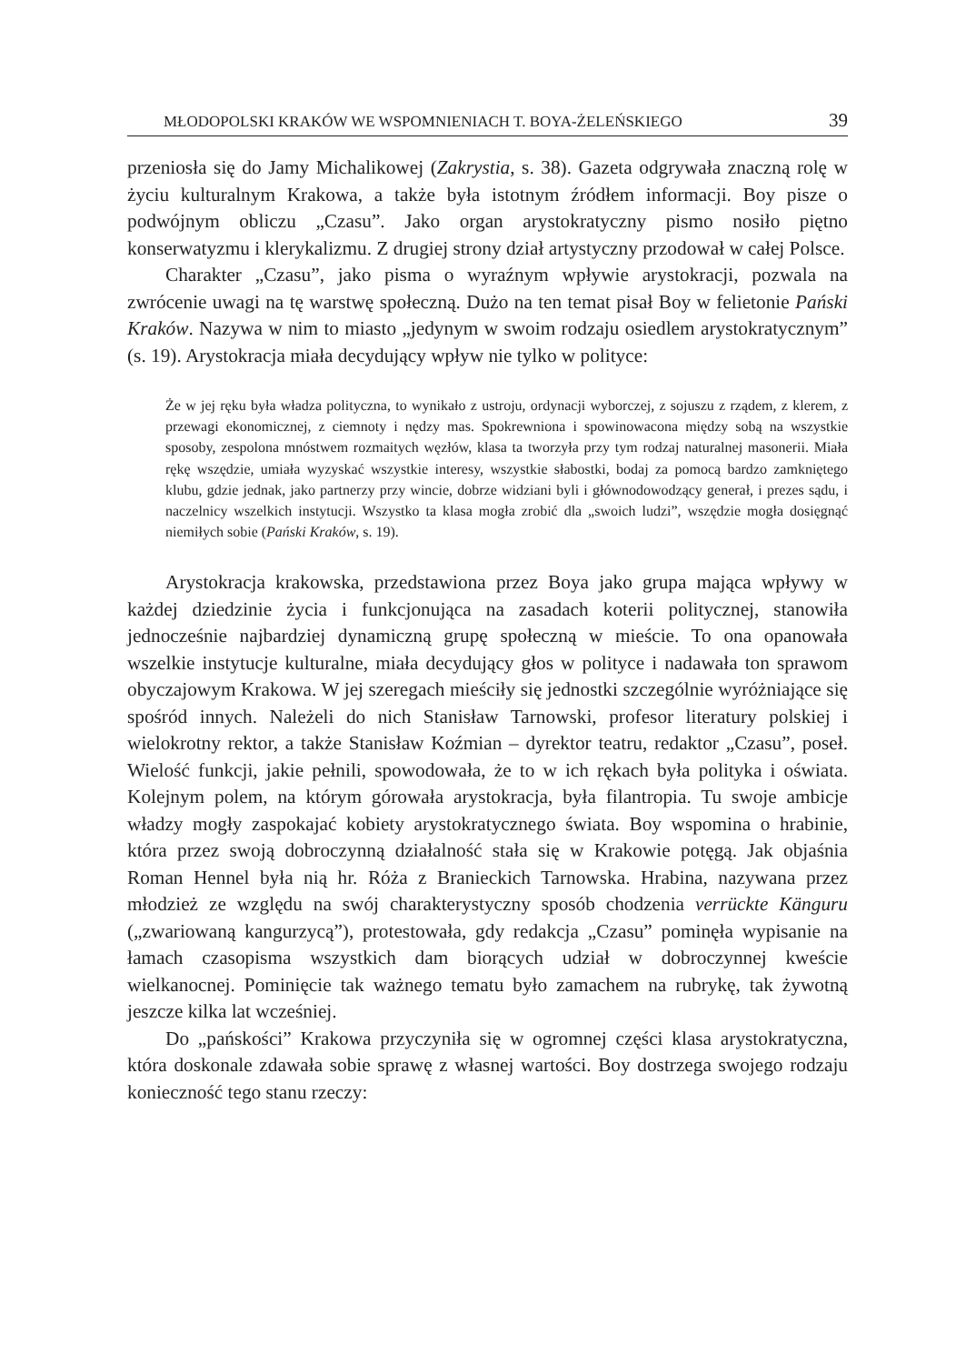MŁODOPOLSKI KRAKÓW WE WSPOMNIENIACH T. BOYA-ŻELEŃSKIEGO 39
przeniosła się do Jamy Michalikowej (Zakrystia, s. 38). Gazeta odgrywała znaczną rolę w życiu kulturalnym Krakowa, a także była istotnym źródłem informacji. Boy pisze o podwójnym obliczu „Czasu”. Jako organ arystokratyczny pismo nosiło piętno konserwatyzmu i klerykalizmu. Z drugiej strony dział artystyczny przodował w całej Polsce.
Charakter „Czasu”, jako pisma o wyraźnym wpływie arystokracji, pozwala na zwrócenie uwagi na tę warstwę społeczną. Dużo na ten temat pisał Boy w felietonie Pański Kraków. Nazywa w nim to miasto „jedynym w swoim rodzaju osiedlem arystokratycznym” (s. 19). Arystokracja miała decydujący wpływ nie tylko w polityce:
Że w jej ręku była władza polityczna, to wynikało z ustroju, ordynacji wyborczej, z sojuszu z rządem, z klerem, z przewagi ekonomicznej, z ciemnoty i nędzy mas. Spokrewniona i spowinowacona między sobą na wszystkie sposoby, zespolona mnóstwem rozmaitych węzłów, klasa ta tworzyła przy tym rodzaj naturalnej masonerii. Miała rękę wszędzie, umiała wyzyskać wszystkie interesy, wszystkie słabostki, bodaj za pomocą bardzo zamkniętego klubu, gdzie jednak, jako partnerzy przy wincie, dobrze widziani byli i głównodowodzący generał, i prezes sądu, i naczelnicy wszelkich instytucji. Wszystko ta klasa mogła zrobić dla „swoich ludzi”, wszędzie mogła dosięgnąć niemiłych sobie (Pański Kraków, s. 19).
Arystokracja krakowska, przedstawiona przez Boya jako grupa mająca wpływy w każdej dziedzinie życia i funkcjonująca na zasadach koterii politycznej, stanowiła jednocześnie najbardziej dynamiczną grupę społeczną w mieście. To ona opanowała wszelkie instytucje kulturalne, miała decydujący głos w polityce i nadawała ton sprawom obyczajowym Krakowa. W jej szeregach mieściły się jednostki szczególnie wyróżniające się spośród innych. Należeli do nich Stanisław Tarnowski, profesor literatury polskiej i wielokrotny rektor, a także Stanisław Koźmian – dyrektor teatru, redaktor „Czasu”, poseł. Wielość funkcji, jakie pełnili, spowodowała, że to w ich rękach była polityka i oświata. Kolejnym polem, na którym górowała arystokracja, była filantropia. Tu swoje ambicje władzy mogły zaspokajać kobiety arystokratycznego świata. Boy wspomina o hrabinie, która przez swoją dobroczynną działalność stała się w Krakowie potęgą. Jak objaśnia Roman Hennel była nią hr. Róża z Branieckich Tarnowska. Hrabina, nazywana przez młodzież ze względu na swój charakterystyczny sposób chodzenia verrückte Känguru („zwariowaną kangurzycą”), protestowała, gdy redakcja „Czasu” pominęła wypisanie na łamach czasopisma wszystkich dam biorących udział w dobroczynnej kweście wielkanocnej. Pominięcie tak ważnego tematu było zamachem na rubrykę, tak żywotną jeszcze kilka lat wcześniej.
Do „pańskości” Krakowa przyczyniła się w ogromnej części klasa arystokratyczna, która doskonale zdawała sobie sprawę z własnej wartości. Boy dostrzega swojego rodzaju konieczność tego stanu rzeczy: